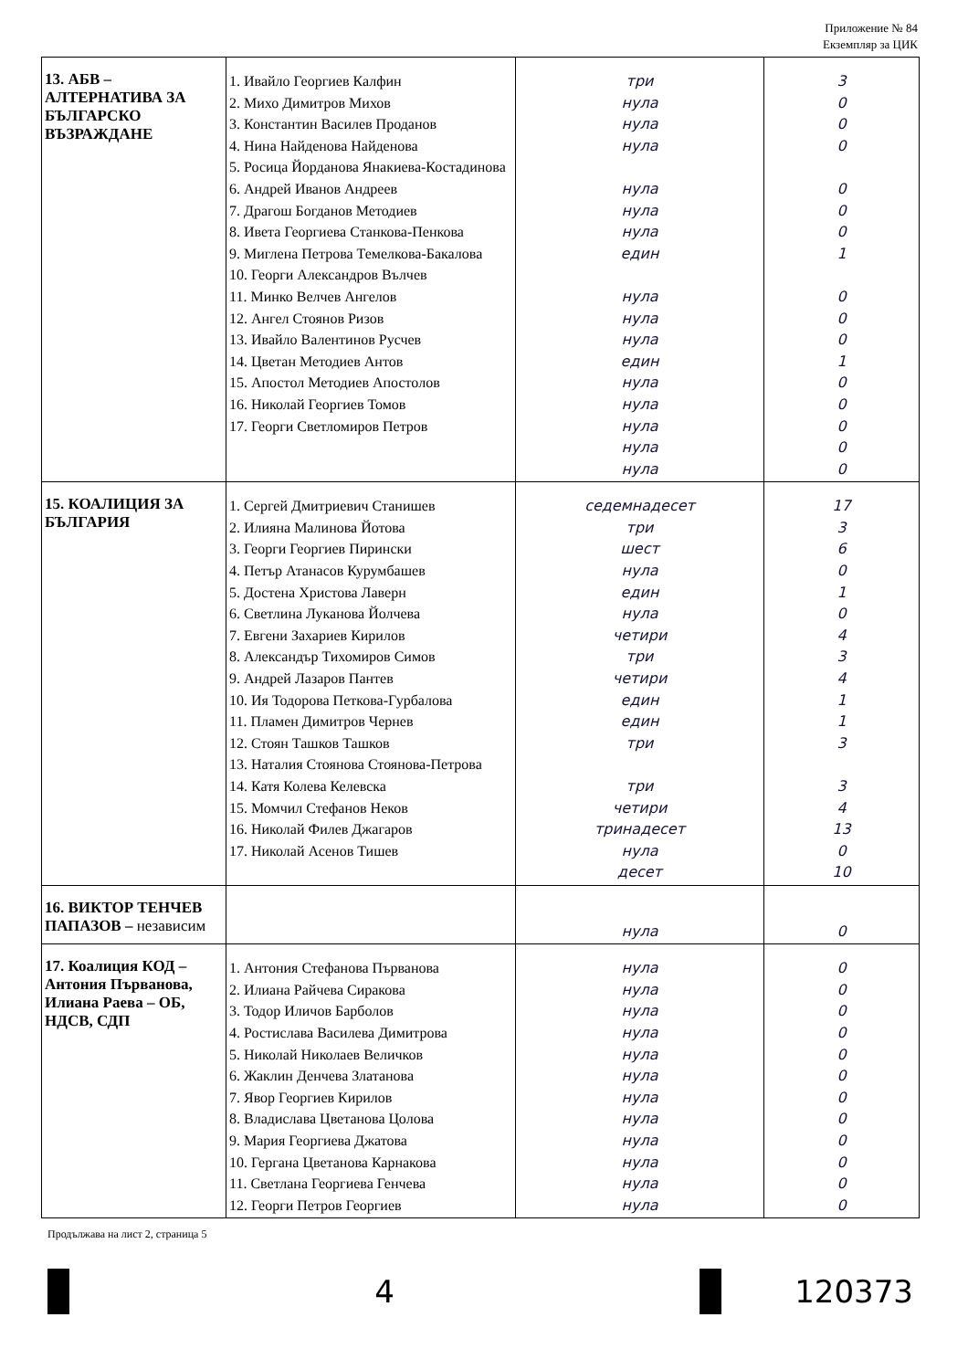Приложение № 84
Екземпляр за ЦИК
| 13. АБВ – АЛТЕРНАТИВА ЗА БЪЛГАРСКО ВЪЗРАЖДАНЕ | 1. Ивайло Георгиев Калфин 2. Михо Димитров Михов 3. Константин Василев Проданов 4. Нина Найденова Найденова 5. Росица Йорданова Янакиева-Костадинова 6. Андрей Иванов Андреев 7. Драгош Богданов Методиев 8. Ивета Георгиева Станкова-Пенкова 9. Миглена Петрова Темелкова-Бакалова 10. Георги Александров Вълчев 11. Минко Велчев Ангелов 12. Ангел Стоянов Ризов 13. Ивайло Валентинов Русчев 14. Цветан Методиев Антов 15. Апостол Методиев Апостолов 16. Николай Георгиев Томов 17. Георги Светломиров Петров | три нула нула нула нула нула нула един нула нула нула един нула нула нула нула нула | 3 0 0 0 0 0 0 1 0 0 0 1 0 0 0 0 0 |
| 15. КОАЛИЦИЯ ЗА БЪЛГАРИЯ | 1. Сергей Дмитриевич Станишев 2. Илияна Малинова Йотова 3. Георги Георгиев Пирински 4. Петър Атанасов Курумбашев 5. Достена Христова Лаверн 6. Светлина Луканова Йолчева 7. Евгени Захариев Кирилов 8. Александър Тихомиров Симов 9. Андрей Лазаров Пантев 10. Ия Тодорова Петкова-Гурбалова 11. Пламен Димитров Чернев 12. Стоян Ташков Ташков 13. Наталия Стоянова Стоянова-Петрова 14. Катя Колева Келевска 15. Момчил Стефанов Неков 16. Николай Филев Джагаров 17. Николай Асенов Тишев | седемнадесет три шест нула един нула четири три четири един един три три четири тринадесет нула десет | 17 3 6 0 1 0 4 3 4 1 1 3 3 4 13 0 10 |
| 16. ВИКТОР ТЕНЧЕВ ПАПАЗОВ – независим | | нула | 0 |
| 17. Коалиция КОД – Антония Първанова, Илиана Раева – ОБ, НДСВ, СДП | 1. Антония Стефанова Първанова 2. Илиана Райчева Сиракова 3. Тодор Иличов Барболов 4. Ростислава Василева Димитрова 5. Николай Николаев Величков 6. Жаклин Денчева Златанова 7. Явор Георгиев Кирилов 8. Владислава Цветанова Цолова 9. Мария Георгиева Джатова 10. Гергана Цветанова Карнакова 11. Светлана Георгиева Генчева 12. Георги Петров Георгиев | нула нула нула нула нула нула нула нула нула нула нула нула | 0 0 0 0 0 0 0 0 0 0 0 0 |
Продължава на лист 2, страница 5
4 120373